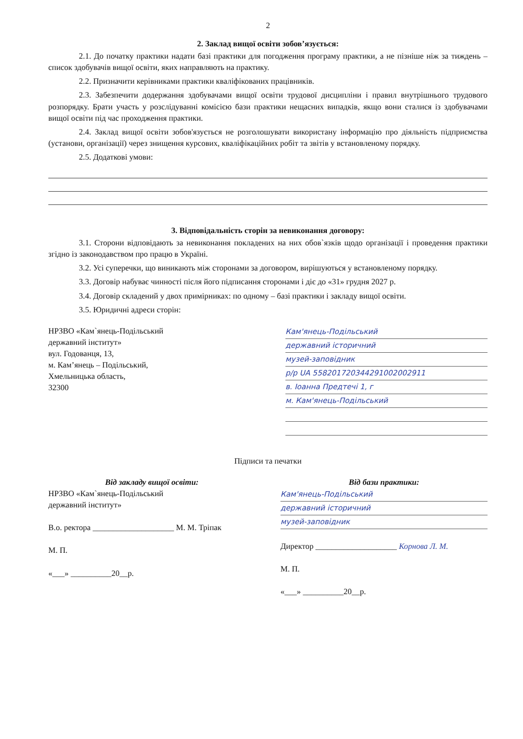2
2. Заклад вищої освіти зобов’язується:
2.1. До початку практики надати базі практики для погодження програму практики, а не пізніше ніж за тиждень – список здобувачів вищої освіти, яких направляють на практику.
2.2. Призначити керівниками практики кваліфікованих працівників.
2.3. Забезпечити додержання здобувачами вищої освіти трудової дисципліни і правил внутрішнього трудового розпорядку. Брати участь у розслідуванні комісією бази практики нещасних випадків, якщо вони сталися із здобувачами вищої освіти під час проходження практики.
2.4. Заклад вищої освіти зобов'язується не розголошувати використану інформацію про діяльність підприємства (установи, організації) через знищення курсових, кваліфікаційних робіт та звітів у встановленому порядку.
2.5. Додаткові умови:
3. Відповідальність сторін за невиконання договору:
3.1. Сторони відповідають за невиконання покладених на них обов`язків щодо організації і проведення практики згідно із законодавством про працю в Україні.
3.2. Усі суперечки, що виникають між сторонами за договором, вирішуються у встановленому порядку.
3.3. Договір набуває чинності після його підписання сторонами і діє до «31» грудня 2027 р.
3.4. Договір складений у двох примірниках: по одному – базі практики і закладу вищої освіти.
3.5. Юридичні адреси сторін:
НРЗВО «Кам`янець-Подільський
державний інститут»
вул. Годованця, 13,
м. Кам’янець – Подільський,
Хмельницька область,
32300
Кам'янець-Подільський
державний історичний
музей-заповідник
р/р UA 558201720344291002002911
в. Іоанна Предтечі 1, г
м. Кам'янець-Подільський
Підписи та печатки
Від закладу вищої освіти:
НРЗВО «Кам`янець-Подільський
державний інститут»
В.о. ректора ____________________ М. М. Тріпак
М. П.
«___» __________20__р.
Від бази практики:
Кам'янець-Подільський
державний історичний
музей-заповідник
Директор ____________________ Корнова Л. М.
М. П.
«___» __________20__р.